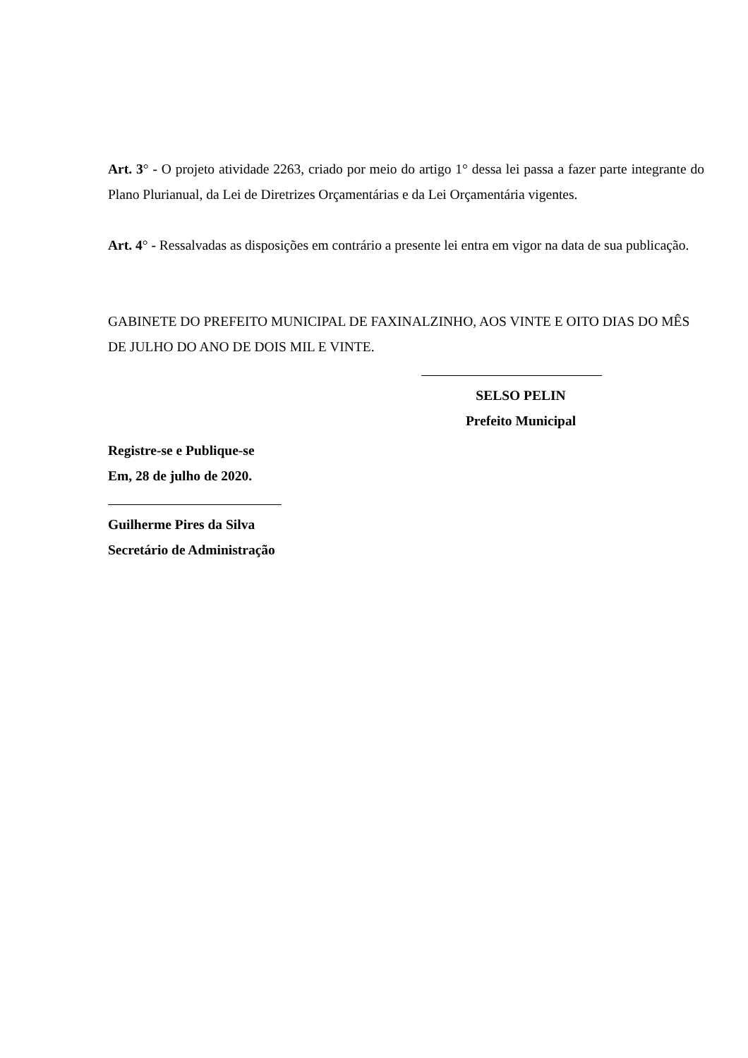Art. 3° - O projeto atividade 2263, criado por meio do artigo 1° dessa lei passa a fazer parte integrante do Plano Plurianual, da Lei de Diretrizes Orçamentárias e da Lei Orçamentária vigentes.
Art. 4° - Ressalvadas as disposições em contrário a presente lei entra em vigor na data de sua publicação.
GABINETE DO PREFEITO MUNICIPAL DE FAXINALZINHO, AOS VINTE E OITO DIAS DO MÊS DE JULHO DO ANO DE DOIS MIL E VINTE.
SELSO PELIN
Prefeito Municipal
Registre-se e Publique-se
Em, 28 de julho de 2020.
Guilherme Pires da Silva
Secretário de Administração